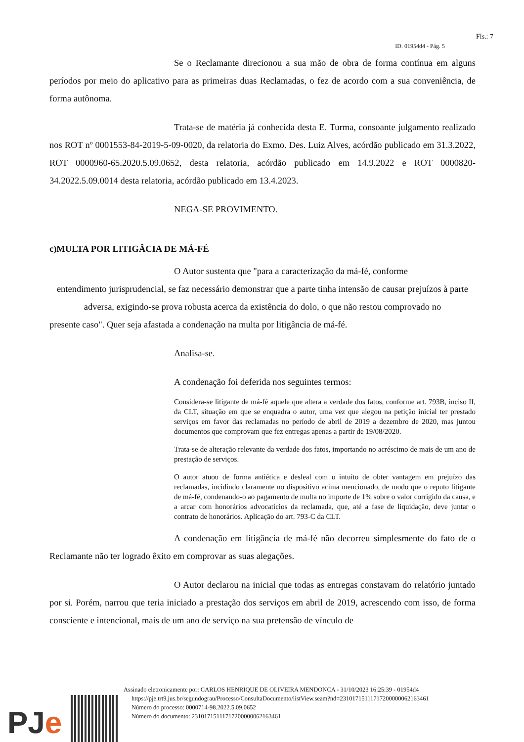Fls.: 7
ID. 01954d4 - Pág. 5
Se o Reclamante direcionou a sua mão de obra de forma contínua em alguns períodos por meio do aplicativo para as primeiras duas Reclamadas, o fez de acordo com a sua conveniência, de forma autônoma.
Trata-se de matéria já conhecida desta E. Turma, consoante julgamento realizado nos ROT nº 0001553-84-2019-5-09-0020, da relatoria do Exmo. Des. Luiz Alves, acórdão publicado em 31.3.2022, ROT 0000960-65.2020.5.09.0652, desta relatoria, acórdão publicado em 14.9.2022 e ROT 0000820-34.2022.5.09.0014 desta relatoria, acórdão publicado em 13.4.2023.
NEGA-SE PROVIMENTO.
c)MULTA POR LITIGÂCIA DE MÁ-FÉ
O Autor sustenta que "para a caracterização da má-fé, conforme
entendimento jurisprudencial, se faz necessário demonstrar que a parte tinha intensão de causar prejuízos à parte adversa, exigindo-se prova robusta acerca da existência do dolo, o que não restou comprovado no
presente caso". Quer seja afastada a condenação na multa por litigância de má-fé.
Analisa-se.
A condenação foi deferida nos seguintes termos:
Considera-se litigante de má-fé aquele que altera a verdade dos fatos, conforme art. 793B, inciso II, da CLT, situação em que se enquadra o autor, uma vez que alegou na petição inicial ter prestado serviços em favor das reclamadas no período de abril de 2019 a dezembro de 2020, mas juntou documentos que comprovam que fez entregas apenas a partir de 19/08/2020.
Trata-se de alteração relevante da verdade dos fatos, importando no acréscimo de mais de um ano de prestação de serviços.
O autor atuou de forma antiética e desleal com o intuito de obter vantagem em prejuízo das reclamadas, incidindo claramente no dispositivo acima mencionado, de modo que o reputo litigante de má-fé, condenando-o ao pagamento de multa no importe de 1% sobre o valor corrigido da causa, e a arcar com honorários advocatícios da reclamada, que, até a fase de liquidação, deve juntar o contrato de honorários. Aplicação do art. 793-C da CLT.
A condenação em litigância de má-fé não decorreu simplesmente do fato de o Reclamante não ter logrado êxito em comprovar as suas alegações.
O Autor declarou na inicial que todas as entregas constavam do relatório juntado por si. Porém, narrou que teria iniciado a prestação dos serviços em abril de 2019, acrescendo com isso, de forma consciente e intencional, mais de um ano de serviço na sua pretensão de vínculo de
PJe
Assinado eletronicamente por: CARLOS HENRIQUE DE OLIVEIRA MENDONCA - 31/10/2023 16:25:39 - 01954d4
https://pje.trt9.jus.br/segundograu/Processo/ConsultaDocumento/listView.seam?nd=23101715111717200000062163461
Número do processo: 0000714-98.2022.5.09.0652
Número do documento: 23101715111717200000062163461